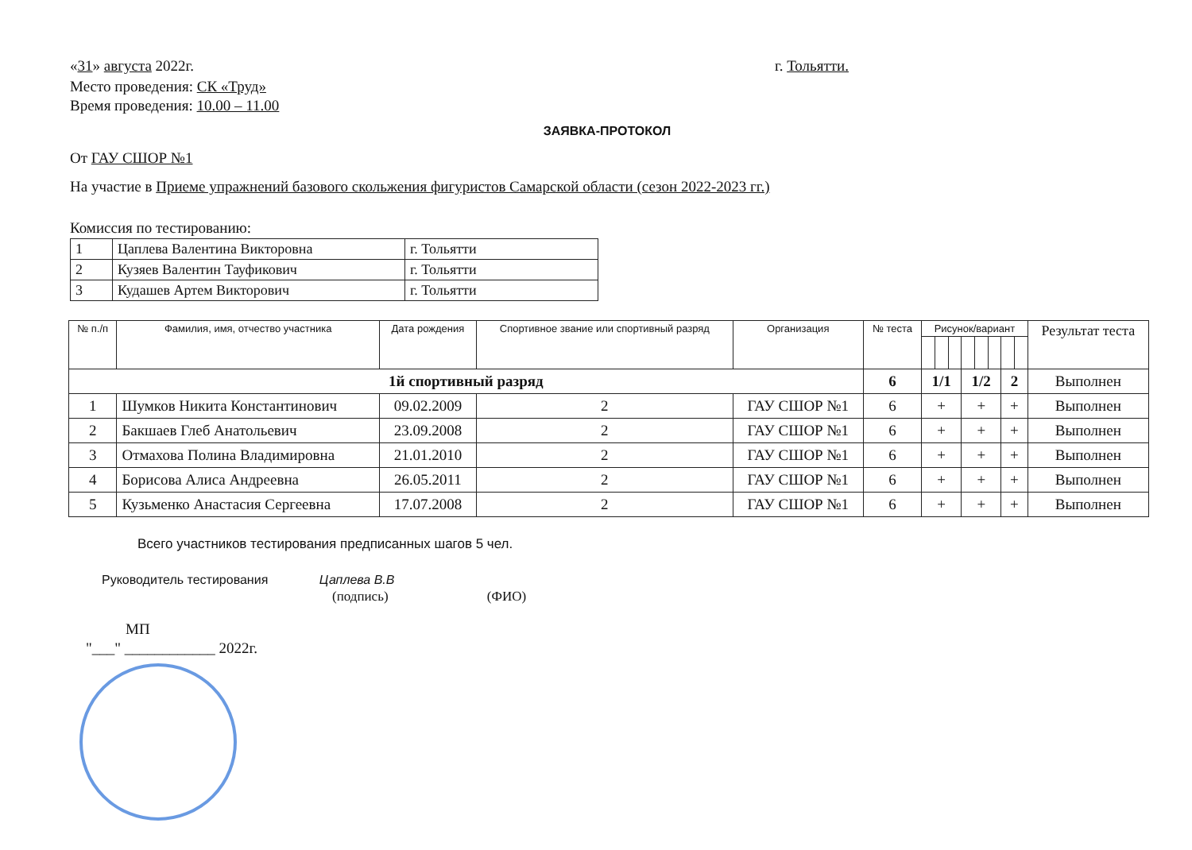«31» августа 2022г. г. Тольятти.
Место проведения: СК «Труд»
Время проведения: 10.00 – 11.00
ЗАЯВКА-ПРОТОКОЛ
От ГАУ СШОР №1
На участие в Приеме упражнений базового скольжения фигуристов Самарской области (сезон 2022-2023 гг.)
Комиссия по тестированию:
| 1 | Цаплева Валентина Викторовна | г. Тольятти |
| 2 | Кузяев Валентин Тауфикович | г. Тольятти |
| 3 | Кудашев Артем Викторович | г. Тольятти |
| № п./п | Фамилия, имя, отчество участника | Дата рождения | Спортивное звание или спортивный разряд | Организация | № теста | Рисунок/вариант | | | | | | | | Результат теста |
| --- | --- | --- | --- | --- | --- | --- | --- | --- | --- | --- | --- | --- | --- | --- |
| 1й спортивный разряд | | | | | 6 | 1/1 | | | 1/2 | | | 2 | | Выполнен |
| 1 | Шумков Никита Константинович | 09.02.2009 | 2 | ГАУ СШОР №1 | 6 | + | | | + | | | + | | Выполнен |
| 2 | Бакшаев Глеб Анатольевич | 23.09.2008 | 2 | ГАУ СШОР №1 | 6 | + | | | + | | | + | | Выполнен |
| 3 | Отмахова Полина Владимировна | 21.01.2010 | 2 | ГАУ СШОР №1 | 6 | + | | | + | | | + | | Выполнен |
| 4 | Борисова Алиса Андреевна | 26.05.2011 | 2 | ГАУ СШОР №1 | 6 | + | | | + | | | + | | Выполнен |
| 5 | Кузьменко Анастасия Сергеевна | 17.07.2008 | 2 | ГАУ СШОР №1 | 6 | + | | | + | | | + | | Выполнен |
Всего участников тестирования предписанных шагов 5 чел.
Руководитель тестирования Цаплева В.В
(подпись) (ФИО)
МП
"___" ____________ 2022г.